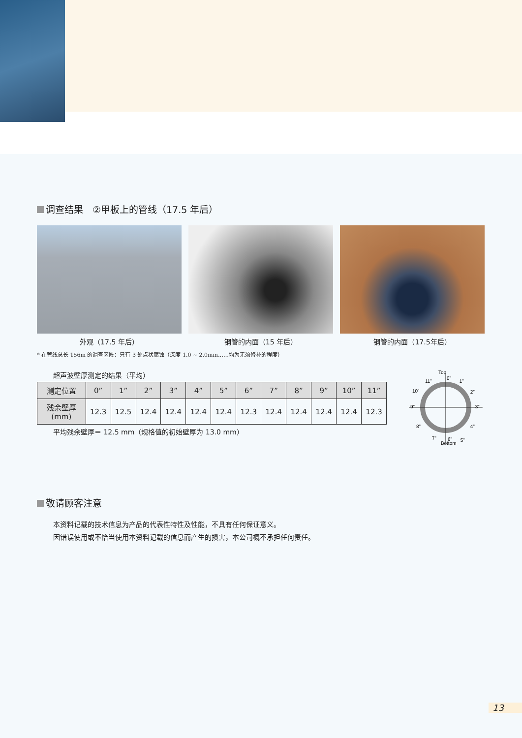调查结果　②甲板上的管线（17.5 年后）
外观（17.5 年后） 钢管的内面（15 年后） 钢管的内面（17.5年后）
* 在管线总长 156m 的调查区段：只有 3 处点状腐蚀（深度 1.0 ~ 2.0mm……均为无须修补的程度）
超声波壁厚测定的结果（平均）
| 测定位置 | 0” | 1” | 2” | 3” | 4” | 5” | 6” | 7” | 8” | 9” | 10” | 11” |
| --- | --- | --- | --- | --- | --- | --- | --- | --- | --- | --- | --- | --- |
| 残余壁厚 (mm) | 12.3 | 12.5 | 12.4 | 12.4 | 12.4 | 12.4 | 12.3 | 12.4 | 12.4 | 12.4 | 12.4 | 12.3 |
平均残余壁厚＝ 12.5 mm（规格值的初始壁厚为 13.0 mm）
Top
Bottom
0”
1”
2”
3”
4”
5”
6”
7”
8”
9”
10”
11”
敬请顾客注意
本资料记载的技术信息为产品的代表性特性及性能，不具有任何保证意义。
因错误使用或不恰当使用本资料记载的信息而产生的损害，本公司概不承担任何责任。
13